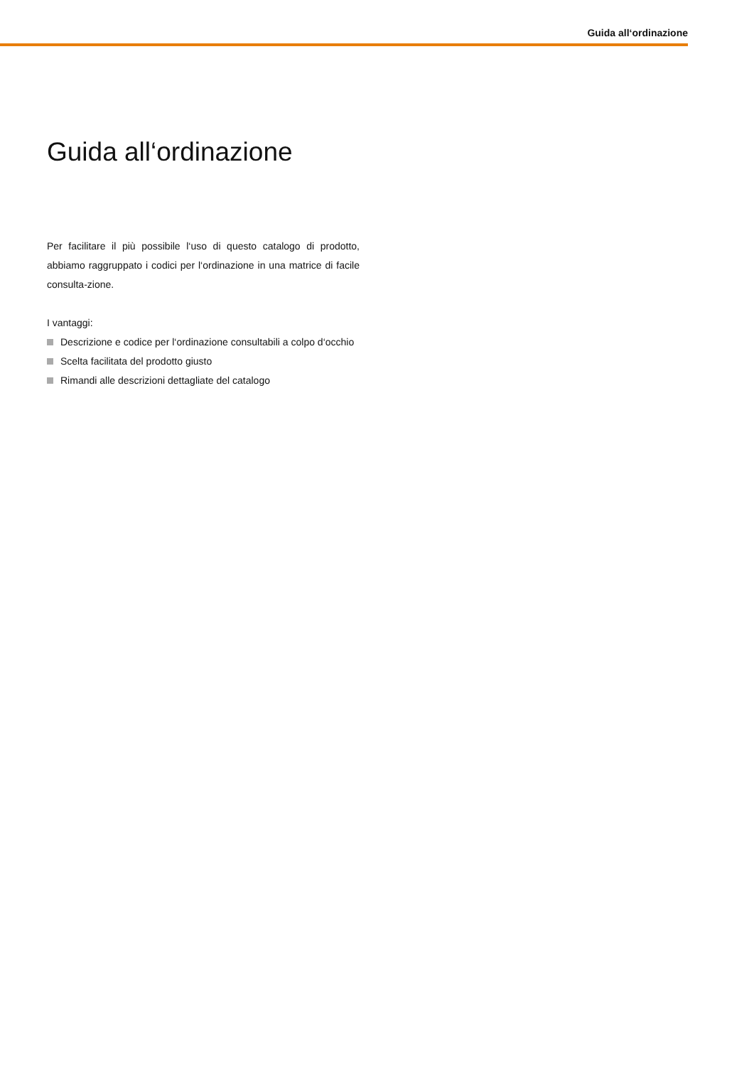Guida all‘ordinazione
Guida all‘ordinazione
Per facilitare il più possibile l‘uso di questo catalogo di prodotto, abbiamo raggruppato i codici per l‘ordinazione in una matrice di facile consulta-zione.
I vantaggi:
Descrizione e codice per l‘ordinazione consultabili a colpo d‘occhio
Scelta facilitata del prodotto giusto
Rimandi alle descrizioni dettagliate del catalogo